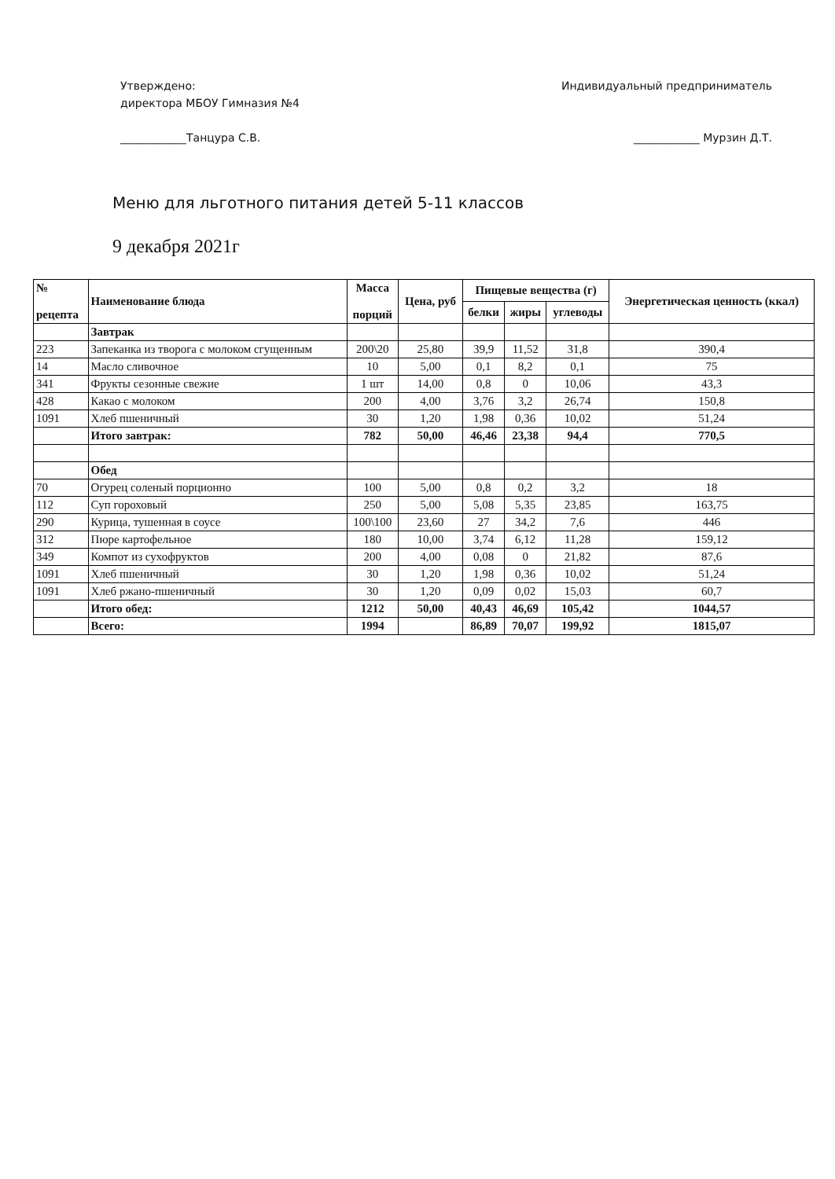Утверждено:
директора МБОУ Гимназия №4
____________Танцура С.В.
Индивидуальный предприниматель
____________ Мурзин Д.Т.
Меню для льготного питания детей 5-11 классов
9 декабря 2021г
| № рецепта | Наименование блюда | Масса порций | Цена, руб | Пищевые вещества (г) | | | Энергетическая ценность (ккал) |
| --- | --- | --- | --- | --- | --- | --- | --- |
| | | | | белки | жиры | углеводы | |
| | Завтрак | | | | | | |
| 223 | Запеканка из творога с молоком сгущенным | 200\20 | 25,80 | 39,9 | 11,52 | 31,8 | 390,4 |
| 14 | Масло сливочное | 10 | 5,00 | 0,1 | 8,2 | 0,1 | 75 |
| 341 | Фрукты сезонные свежие | 1 шт | 14,00 | 0,8 | 0 | 10,06 | 43,3 |
| 428 | Какао с молоком | 200 | 4,00 | 3,76 | 3,2 | 26,74 | 150,8 |
| 1091 | Хлеб пшеничный | 30 | 1,20 | 1,98 | 0,36 | 10,02 | 51,24 |
| | Итого завтрак: | 782 | 50,00 | 46,46 | 23,38 | 94,4 | 770,5 |
| | Обед | | | | | | |
| 70 | Огурец соленый порционно | 100 | 5,00 | 0,8 | 0,2 | 3,2 | 18 |
| 112 | Суп гороховый | 250 | 5,00 | 5,08 | 5,35 | 23,85 | 163,75 |
| 290 | Курица, тушенная в соусе | 100\100 | 23,60 | 27 | 34,2 | 7,6 | 446 |
| 312 | Пюре картофельное | 180 | 10,00 | 3,74 | 6,12 | 11,28 | 159,12 |
| 349 | Компот из сухофруктов | 200 | 4,00 | 0,08 | 0 | 21,82 | 87,6 |
| 1091 | Хлеб пшеничный | 30 | 1,20 | 1,98 | 0,36 | 10,02 | 51,24 |
| 1091 | Хлеб ржано-пшеничный | 30 | 1,20 | 0,09 | 0,02 | 15,03 | 60,7 |
| | Итого обед: | 1212 | 50,00 | 40,43 | 46,69 | 105,42 | 1044,57 |
| | Всего: | 1994 | | 86,89 | 70,07 | 199,92 | 1815,07 |